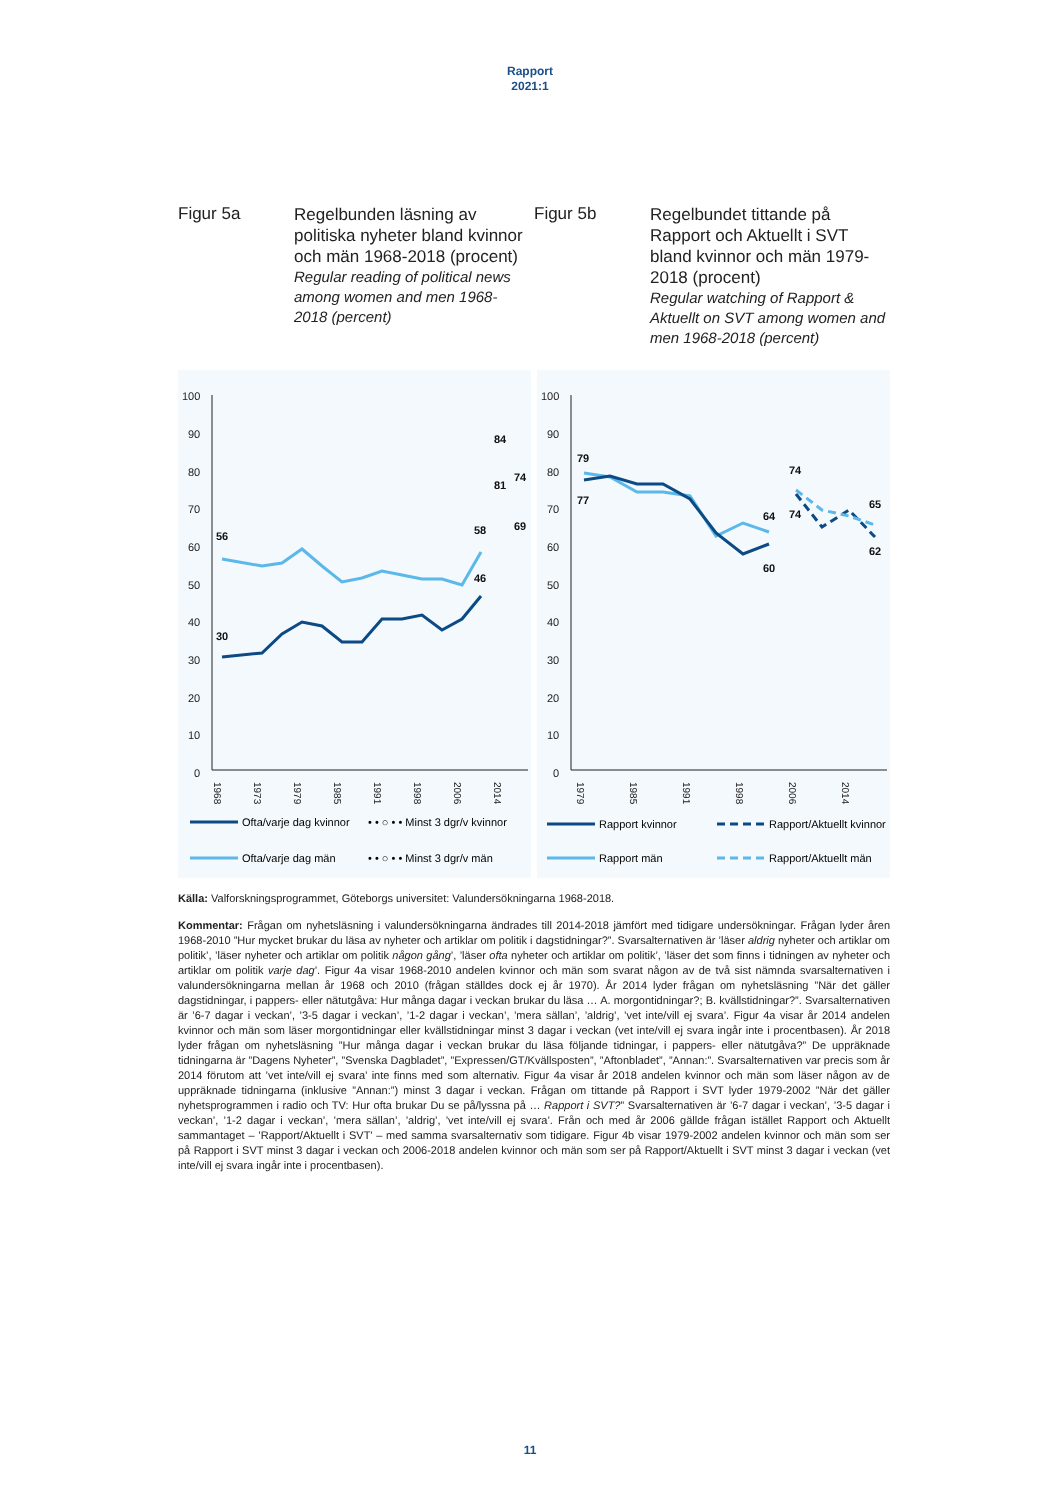Rapport
2021:1
Figur 5a
Regelbunden läsning av politiska nyheter bland kvinnor och män 1968-2018 (procent)
Regular reading of political news among women and men 1968-2018 (percent)
Figur 5b
Regelbundet tittande på Rapport och Aktuellt i SVT bland kvinnor och män 1979-2018 (procent)
Regular watching of Rapport & Aktuellt on SVT among women and men 1968-2018 (percent)
100
90
80
70
60
50
40
30
20
10
0
56
30
58
46
84
81
74
69
1968
1973
1979
1985
1991
1998
2006
2014
Ofta/varje dag kvinnor
• • ○ • • Minst 3 dgr/v kvinnor
Ofta/varje dag män
• • ○ • • Minst 3 dgr/v män
100
90
80
70
60
50
40
30
20
10
0
79
77
64
60
74
74
65
62
1979
1985
1991
1998
2006
2014
Rapport kvinnor
Rapport/Aktuellt kvinnor
Rapport män
Rapport/Aktuellt män
Källa: Valforskningsprogrammet, Göteborgs universitet: Valundersökningarna 1968-2018.
Kommentar: Frågan om nyhetsläsning i valundersökningarna ändrades till 2014-2018 jämfört med tidigare undersökningar. Frågan lyder åren 1968-2010 ”Hur mycket brukar du läsa av nyheter och artiklar om politik i dagstidningar?”. Svarsalternativen är ’läser aldrig nyheter och artiklar om politik’, ’läser nyheter och artiklar om politik någon gång’, ’läser ofta nyheter och artiklar om politik’, ’läser det som finns i tidningen av nyheter och artiklar om politik varje dag’. Figur 4a visar 1968-2010 andelen kvinnor och män som svarat någon av de två sist nämnda svarsalternativen i valundersökningarna mellan år 1968 och 2010 (frågan ställdes dock ej år 1970). År 2014 lyder frågan om nyhetsläsning ”När det gäller dagstidningar, i pappers- eller nätutgåva: Hur många dagar i veckan brukar du läsa … A. morgontidningar?; B. kvällstidningar?”. Svarsalternativen är ’6-7 dagar i veckan’, ’3-5 dagar i veckan’, ’1-2 dagar i veckan’, ’mera sällan’, ’aldrig’, ’vet inte/vill ej svara’. Figur 4a visar år 2014 andelen kvinnor och män som läser morgontidningar eller kvällstidningar minst 3 dagar i veckan (vet inte/vill ej svara ingår inte i procentbasen). År 2018 lyder frågan om nyhetsläsning ”Hur många dagar i veckan brukar du läsa följande tidningar, i pappers- eller nätutgåva?” De uppräknade tidningarna är ”Dagens Nyheter”, ”Svenska Dagbladet”, ”Expressen/GT/Kvällsposten”, ”Aftonbladet”, ”Annan:”. Svarsalternativen var precis som år 2014 förutom att ’vet inte/vill ej svara’ inte finns med som alternativ. Figur 4a visar år 2018 andelen kvinnor och män som läser någon av de uppräknade tidningarna (inklusive ”Annan:”) minst 3 dagar i veckan. Frågan om tittande på Rapport i SVT lyder 1979-2002 ”När det gäller nyhetsprogrammen i radio och TV: Hur ofta brukar Du se på/lyssna på … Rapport i SVT?” Svarsalternativen är ’6-7 dagar i veckan’, ’3-5 dagar i veckan’, ’1-2 dagar i veckan’, ’mera sällan’, ’aldrig’, ’vet inte/vill ej svara’. Från och med år 2006 gällde frågan istället Rapport och Aktuellt sammantaget – ’Rapport/Aktuellt i SVT’ – med samma svarsalternativ som tidigare. Figur 4b visar 1979-2002 andelen kvinnor och män som ser på Rapport i SVT minst 3 dagar i veckan och 2006-2018 andelen kvinnor och män som ser på Rapport/Aktuellt i SVT minst 3 dagar i veckan (vet inte/vill ej svara ingår inte i procentbasen).
11